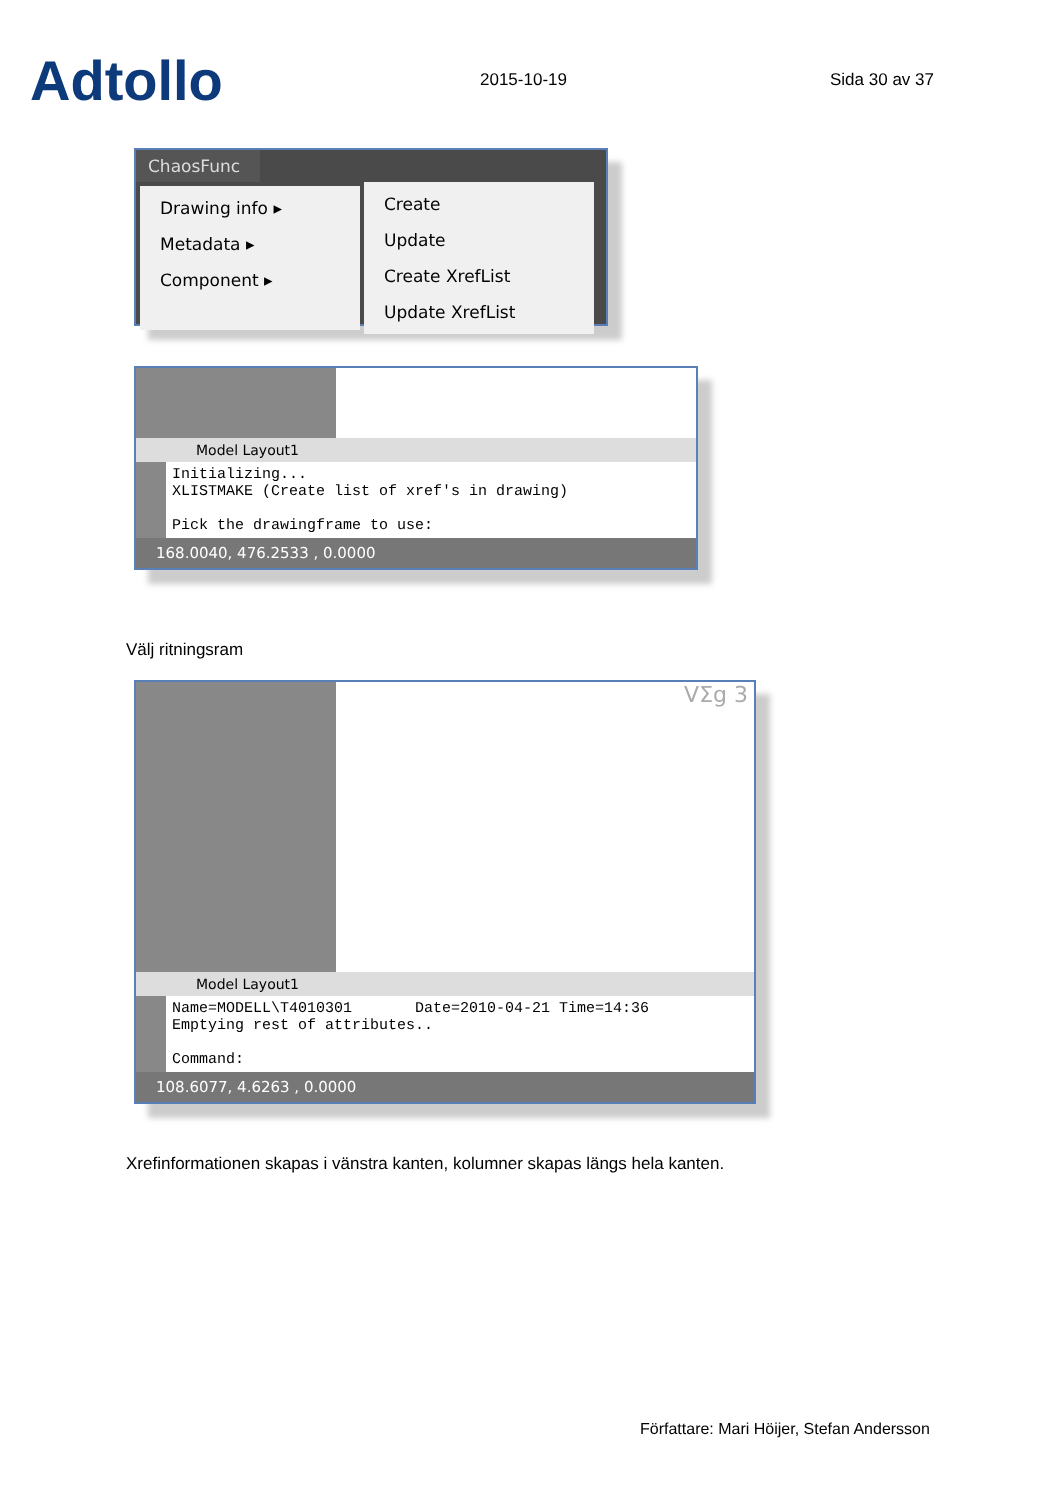Adtollo
2015-10-19 Sida 30 av 37
ChaosFunc
Drawing info ▸
Metadata ▸
Component ▸
Create
Update
Create XrefList
Update XrefList
Model Layout1
Initializing...
XLISTMAKE (Create list of xref's in drawing)
Pick the drawingframe to use:
168.0040, 476.2533 , 0.0000
Välj ritningsram
VΣg 3
Model Layout1
Name=MODELL\T4010301 Date=2010-04-21 Time=14:36
Emptying rest of attributes..
Command:
108.6077, 4.6263 , 0.0000
Xrefinformationen skapas i vänstra kanten, kolumner skapas längs hela kanten.
Författare: Mari Höijer, Stefan Andersson